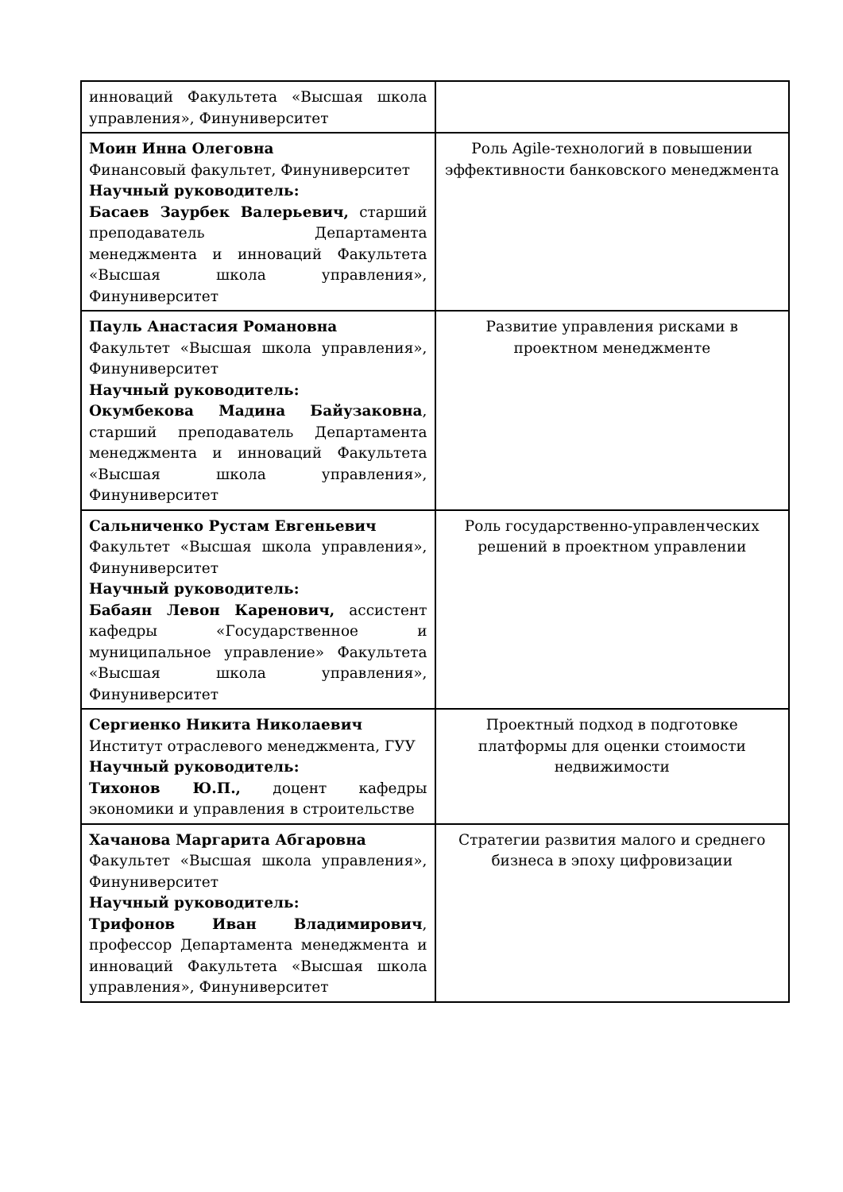| инноваций Факультета «Высшая школа управления», Финуниверситет | |
| Моин Инна Олеговна Финансовый факультет, Финуниверситет Научный руководитель: Басаев Заурбек Валерьевич, старший преподаватель Департамента менеджмента и инноваций Факультета «Высшая школа управления», Финуниверситет | Роль Agile-технологий в повышении эффективности банковского менеджмента |
| Пауль Анастасия Романовна Факультет «Высшая школа управления», Финуниверситет Научный руководитель: Окумбекова Мадина Байузаковна , старший преподаватель Департамента менеджмента и инноваций Факультета «Высшая школа управления», Финуниверситет | Развитие управления рисками в проектном менеджменте |
| Сальниченко Рустам Евгеньевич Факультет «Высшая школа управления», Финуниверситет Научный руководитель: Бабаян Левон Каренович, ассистент кафедры «Государственное и муниципальное управление» Факультета «Высшая школа управления», Финуниверситет | Роль государственно-управленческих решений в проектном управлении |
| Сергиенко Никита Николаевич Институт отраслевого менеджмента, ГУУ Научный руководитель: Тихонов Ю.П., доцент кафедры экономики и управления в строительстве | Проектный подход в подготовке платформы для оценки стоимости недвижимости |
| Хачанова Маргарита Абгаровна Факультет «Высшая школа управления», Финуниверситет Научный руководитель: Трифонов Иван Владимирович , профессор Департамента менеджмента и инноваций Факультета «Высшая школа управления», Финуниверситет | Стратегии развития малого и среднего бизнеса в эпоху цифровизации |